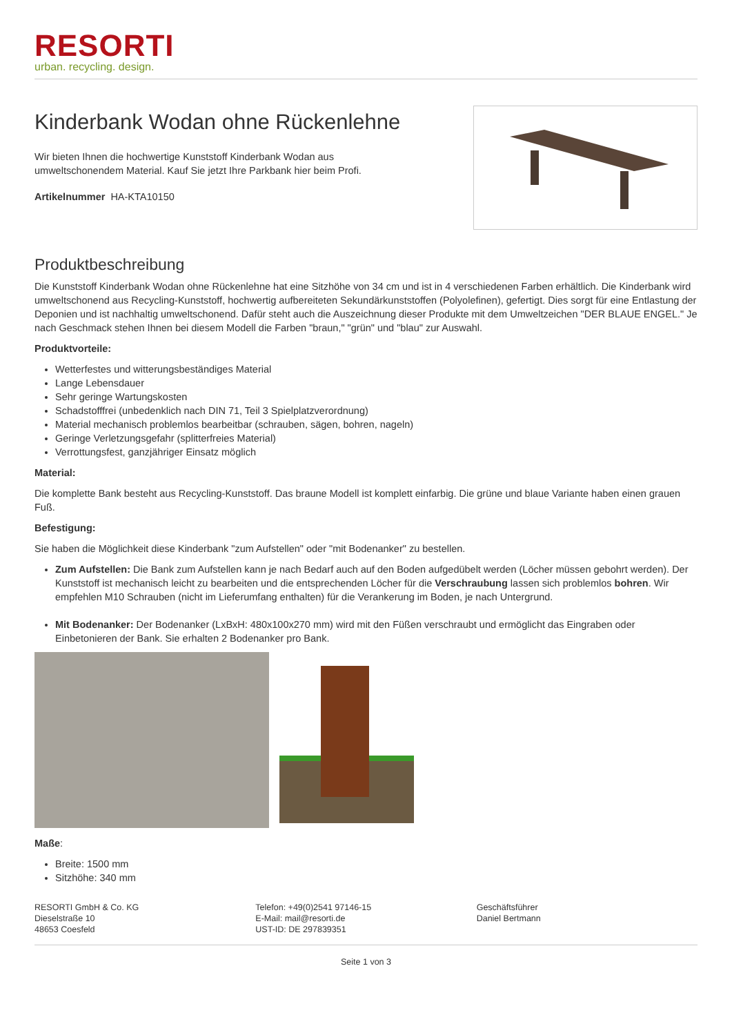RESORTI
urban. recycling. design.
Kinderbank Wodan ohne Rückenlehne
Wir bieten Ihnen die hochwertige Kunststoff Kinderbank Wodan aus
umweltschonendem Material. Kauf Sie jetzt Ihre Parkbank hier beim Profi.
Artikelnummer HA-KTA10150
Produktbeschreibung
Die Kunststoff Kinderbank Wodan ohne Rückenlehne hat eine Sitzhöhe von 34 cm und ist in 4 verschiedenen Farben erhältlich. Die Kinderbank wird umweltschonend aus Recycling-Kunststoff, hochwertig aufbereiteten Sekundärkunststoffen (Polyolefinen), gefertigt. Dies sorgt für eine Entlastung der Deponien und ist nachhaltig umweltschonend. Dafür steht auch die Auszeichnung dieser Produkte mit dem Umweltzeichen "DER BLAUE ENGEL." Je nach Geschmack stehen Ihnen bei diesem Modell die Farben "braun," "grün" und "blau" zur Auswahl.
Produktvorteile:
Wetterfestes und witterungsbeständiges Material
Lange Lebensdauer
Sehr geringe Wartungskosten
Schadstofffrei (unbedenklich nach DIN 71, Teil 3 Spielplatzverordnung)
Material mechanisch problemlos bearbeitbar (schrauben, sägen, bohren, nageln)
Geringe Verletzungsgefahr (splitterfreies Material)
Verrottungsfest, ganzjähriger Einsatz möglich
Material:
Die komplette Bank besteht aus Recycling-Kunststoff. Das braune Modell ist komplett einfarbig. Die grüne und blaue Variante haben einen grauen Fuß.
Befestigung:
Sie haben die Möglichkeit diese Kinderbank "zum Aufstellen" oder "mit Bodenanker" zu bestellen.
Zum Aufstellen: Die Bank zum Aufstellen kann je nach Bedarf auch auf den Boden aufgedübelt werden (Löcher müssen gebohrt werden). Der Kunststoff ist mechanisch leicht zu bearbeiten und die entsprechenden Löcher für die Verschraubung lassen sich problemlos bohren. Wir empfehlen M10 Schrauben (nicht im Lieferumfang enthalten) für die Verankerung im Boden, je nach Untergrund.
Mit Bodenanker: Der Bodenanker (LxBxH: 480x100x270 mm) wird mit den Füßen verschraubt und ermöglicht das Eingraben oder Einbetonieren der Bank. Sie erhalten 2 Bodenanker pro Bank.
Maße:
Breite: 1500 mm
Sitzhöhe: 340 mm
RESORTI GmbH & Co. KG
Dieselstraße 10
48653 Coesfeld
Telefon: +49(0)2541 97146-15
E-Mail: mail@resorti.de
UST-ID: DE 297839351
Geschäftsführer
Daniel Bertmann
Seite 1 von 3